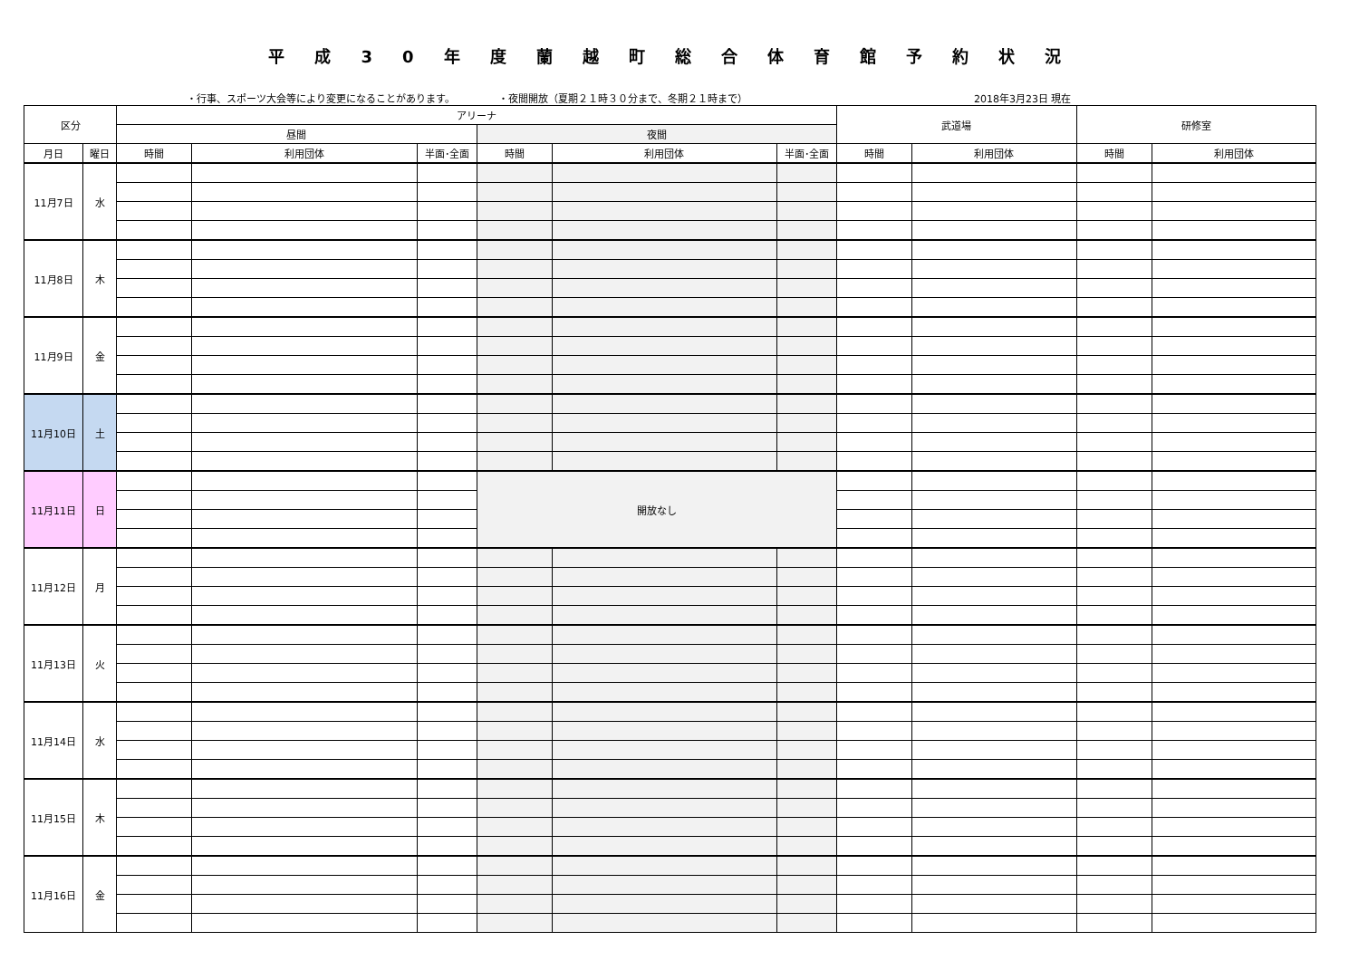平成30年度蘭越町総合体育館予約状況
・行事、スポーツ大会等により変更になることがあります。 ・夜間開放（夏期２１時３０分まで、冬期２１時まで） 2018年3月23日 現在
| 区分 | | アリーナ | | | | | | 武道場 | | 研修室 | |
| --- | --- | --- | --- | --- | --- | --- | --- | --- | --- | --- | --- |
| | | 昼間 | | | 夜間 | | | | | | |
| 月日 | 曜日 | 時間 | 利用団体 | 半面･全面 | 時間 | 利用団体 | 半面･全面 | 時間 | 利用団体 | 時間 | 利用団体 |
| 11月7日 | 水 | | | | | | | | | | |
| 11月8日 | 木 | | | | | | | | | | |
| 11月9日 | 金 | | | | | | | | | | |
| 11月10日 | 土 | | | | | | | | | | |
| 11月11日 | 日 | | | | 開放なし | | | | | | |
| 11月12日 | 月 | | | | | | | | | | |
| 11月13日 | 火 | | | | | | | | | | |
| 11月14日 | 水 | | | | | | | | | | |
| 11月15日 | 木 | | | | | | | | | | |
| 11月16日 | 金 | | | | | | | | | | |